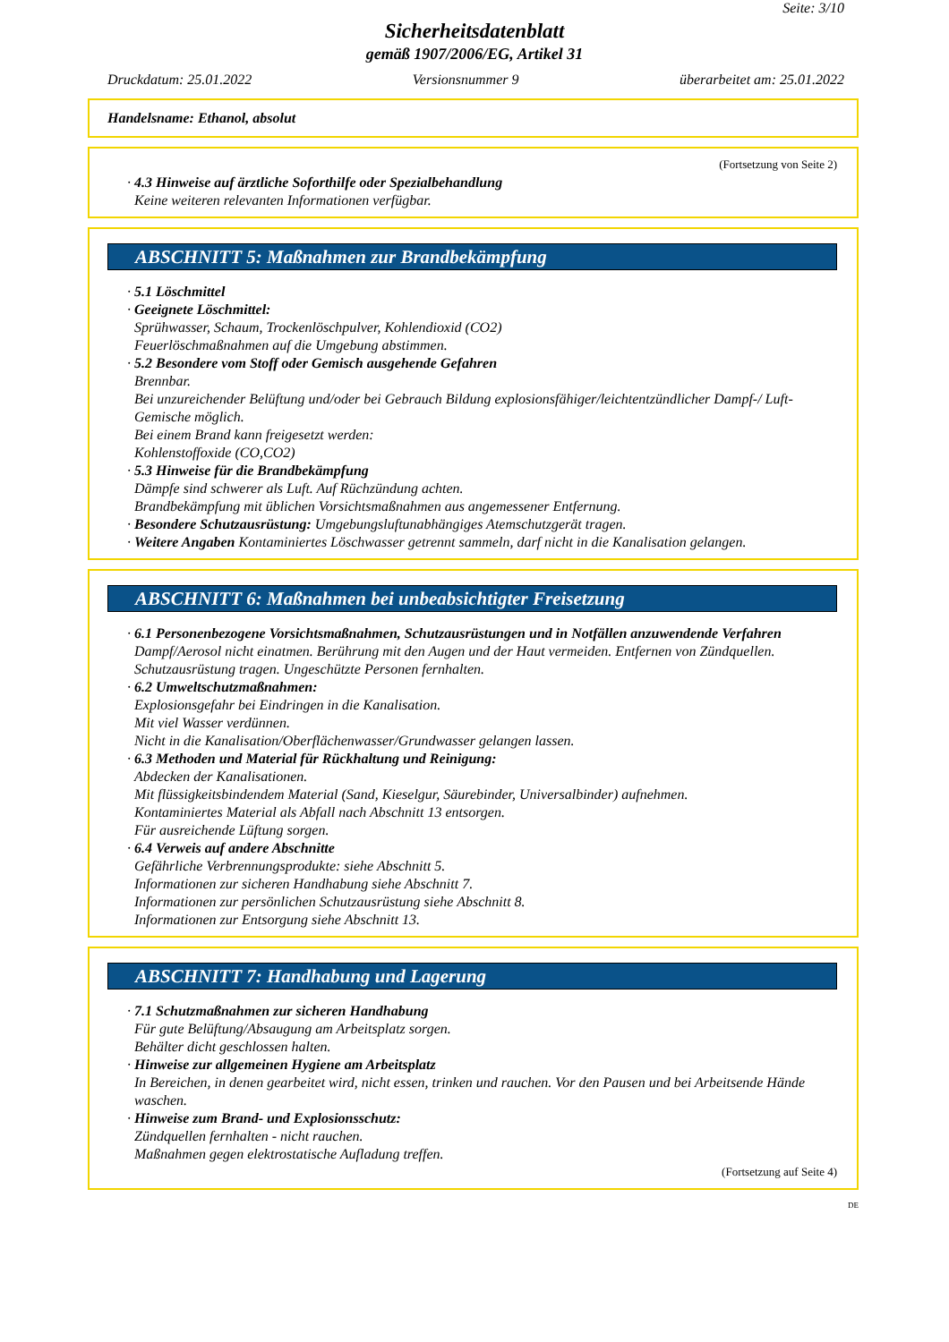Seite: 3/10
Sicherheitsdatenblatt
gemäß 1907/2006/EG, Artikel 31
Druckdatum: 25.01.2022 Versionsnummer 9 überarbeitet am: 25.01.2022
Handelsname: Ethanol, absolut
(Fortsetzung von Seite 2)
· 4.3 Hinweise auf ärztliche Soforthilfe oder Spezialbehandlung
Keine weiteren relevanten Informationen verfügbar.
ABSCHNITT 5: Maßnahmen zur Brandbekämpfung
· 5.1 Löschmittel
· Geeignete Löschmittel:
Sprühwasser, Schaum, Trockenlöschpulver, Kohlendioxid (CO2)
Feuerlöschmaßnahmen auf die Umgebung abstimmen.
· 5.2 Besondere vom Stoff oder Gemisch ausgehende Gefahren
Brennbar.
Bei unzureichender Belüftung und/oder bei Gebrauch Bildung explosionsfähiger/leichtentzündlicher Dampf-/ Luft-Gemische möglich.
Bei einem Brand kann freigesetzt werden:
Kohlenstoffoxide (CO,CO2)
· 5.3 Hinweise für die Brandbekämpfung
Dämpfe sind schwerer als Luft. Auf Rüchzündung achten.
Brandbekämpfung mit üblichen Vorsichtsmaßnahmen aus angemessener Entfernung.
· Besondere Schutzausrüstung: Umgebungsluftunabhängiges Atemschutzgerät tragen.
· Weitere Angaben Kontaminiertes Löschwasser getrennt sammeln, darf nicht in die Kanalisation gelangen.
ABSCHNITT 6: Maßnahmen bei unbeabsichtigter Freisetzung
· 6.1 Personenbezogene Vorsichtsmaßnahmen, Schutzausrüstungen und in Notfällen anzuwendende Verfahren
Dampf/Aerosol nicht einatmen. Berührung mit den Augen und der Haut vermeiden. Entfernen von Zündquellen.
Schutzausrüstung tragen. Ungeschützte Personen fernhalten.
· 6.2 Umweltschutzmaßnahmen:
Explosionsgefahr bei Eindringen in die Kanalisation.
Mit viel Wasser verdünnen.
Nicht in die Kanalisation/Oberflächenwasser/Grundwasser gelangen lassen.
· 6.3 Methoden und Material für Rückhaltung und Reinigung:
Abdecken der Kanalisationen.
Mit flüssigkeitsbindendem Material (Sand, Kieselgur, Säurebinder, Universalbinder) aufnehmen.
Kontaminiertes Material als Abfall nach Abschnitt 13 entsorgen.
Für ausreichende Lüftung sorgen.
· 6.4 Verweis auf andere Abschnitte
Gefährliche Verbrennungsprodukte: siehe Abschnitt 5.
Informationen zur sicheren Handhabung siehe Abschnitt 7.
Informationen zur persönlichen Schutzausrüstung siehe Abschnitt 8.
Informationen zur Entsorgung siehe Abschnitt 13.
ABSCHNITT 7: Handhabung und Lagerung
· 7.1 Schutzmaßnahmen zur sicheren Handhabung
Für gute Belüftung/Absaugung am Arbeitsplatz sorgen.
Behälter dicht geschlossen halten.
· Hinweise zur allgemeinen Hygiene am Arbeitsplatz
In Bereichen, in denen gearbeitet wird, nicht essen, trinken und rauchen. Vor den Pausen und bei Arbeitsende Hände waschen.
· Hinweise zum Brand- und Explosionsschutz:
Zündquellen fernhalten - nicht rauchen.
Maßnahmen gegen elektrostatische Aufladung treffen.
(Fortsetzung auf Seite 4)
DE